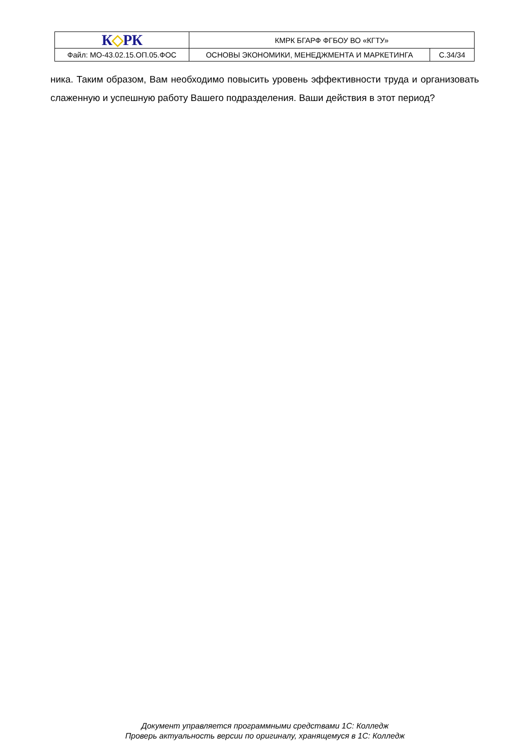| К ◇ РК | КМРК БГАРФ ФГБОУ ВО «КГТУ» | |
| Файл: МО-43.02.15.ОП.05.ФОС | ОСНОВЫ ЭКОНОМИКИ, МЕНЕДЖМЕНТА И МАРКЕТИНГА | С.34/34 |
ника. Таким образом, Вам необходимо повысить уровень эффективности труда и организовать слаженную и успешную работу Вашего подразделения. Ваши действия в этот период?
Документ управляется программными средствами 1С: Колледж
Проверь актуальность версии по оригиналу, хранящемуся в 1С: Колледж